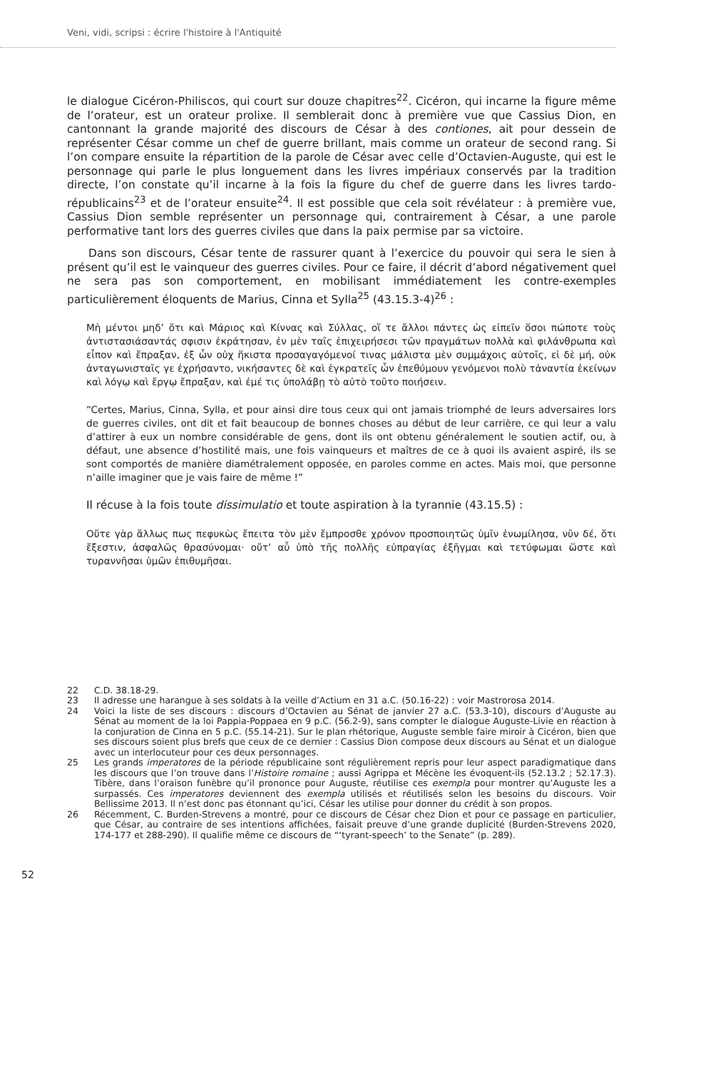Veni, vidi, scripsi : écrire l'histoire à l'Antiquité
le dialogue Cicéron-Philiscos, qui court sur douze chapitres<sup>22</sup>. Cicéron, qui incarne la figure même de l’orateur, est un orateur prolixe. Il semblerait donc à première vue que Cassius Dion, en cantonnant la grande majorité des discours de César à des contiones, ait pour dessein de représenter César comme un chef de guerre brillant, mais comme un orateur de second rang. Si l’on compare ensuite la répartition de la parole de César avec celle d’Octavien-Auguste, qui est le personnage qui parle le plus longuement dans les livres impériaux conservés par la tradition directe, l’on constate qu’il incarne à la fois la figure du chef de guerre dans les livres tardo-républicains<sup>23</sup> et de l’orateur ensuite<sup>24</sup>. Il est possible que cela soit révélateur : à première vue, Cassius Dion semble représenter un personnage qui, contrairement à César, a une parole performative tant lors des guerres civiles que dans la paix permise par sa victoire.
Dans son discours, César tente de rassurer quant à l’exercice du pouvoir qui sera le sien à présent qu’il est le vainqueur des guerres civiles. Pour ce faire, il décrit d’abord négativement quel ne sera pas son comportement, en mobilisant immédiatement les contre-exemples particulièrement éloquents de Marius, Cinna et Sylla<sup>25</sup> (43.15.3-4)<sup>26</sup> :
Μὴ μέντοι μηδ’ ὅτι καὶ Μάριος καὶ Κίννας καὶ Σύλλας, οἵ τε ἄλλοι πάντες ὡς εἰπεῖν ὅσοι πώποτε τοὺς ἀντιστασιάσαντάς σφισιν ἐκράτησαν, ἐν μὲν ταῖς ἐπιχειρήσεσι τῶν πραγμάτων πολλὰ καὶ φιλάνθρωπα καὶ εἶπον καὶ ἔπραξαν, ἐξ ὧν οὐχ ἥκιστα προσαγαγόμενοί τινας μάλιστα μὲν συμμάχοις αὐτοῖς, εἰ δὲ μή, οὐκ ἀνταγωνισταῖς γε ἐχρήσαντο, νικήσαντες δὲ καὶ ἐγκρατεῖς ὧν ἐπεθύμουν γενόμενοι πολὺ τἀναντία ἐκείνων καὶ λόγῳ καὶ ἔργῳ ἔπραξαν, καὶ ἐμέ τις ὑπολάβῃ τὸ αὐτὸ τοῦτο ποιήσειν.
“Certes, Marius, Cinna, Sylla, et pour ainsi dire tous ceux qui ont jamais triomphé de leurs adversaires lors de guerres civiles, ont dit et fait beaucoup de bonnes choses au début de leur carrière, ce qui leur a valu d’attirer à eux un nombre considérable de gens, dont ils ont obtenu généralement le soutien actif, ou, à défaut, une absence d’hostilité mais, une fois vainqueurs et maîtres de ce à quoi ils avaient aspiré, ils se sont comportés de manière diamétralement opposée, en paroles comme en actes. Mais moi, que personne n’aille imaginer que je vais faire de même !”
Il récuse à la fois toute dissimulatio et toute aspiration à la tyrannie (43.15.5) :
Οὔτε γὰρ ἄλλως πως πεφυκὼς ἔπειτα τὸν μὲν ἔμπροσθε χρόνον προσποιητῶς ὑμῖν ἐνωμίλησα, νῦν δέ, ὅτι ἔξεστιν, ἀσφαλῶς θρασύνομαι· οὔτ’ αὖ ὑπὸ τῆς πολλῆς εὐπραγίας ἐξῆγμαι καὶ τετύφωμαι ὥστε καὶ τυραννῆσαι ὑμῶν ἐπιθυμῆσαι.
22 C.D. 38.18-29.
23 Il adresse une harangue à ses soldats à la veille d’Actium en 31 a.C. (50.16-22) : voir Mastrorosa 2014.
24 Voici la liste de ses discours : discours d’Octavien au Sénat de janvier 27 a.C. (53.3-10), discours d’Auguste au Sénat au moment de la loi Pappia-Poppaea en 9 p.C. (56.2-9), sans compter le dialogue Auguste-Livie en réaction à la conjuration de Cinna en 5 p.C. (55.14-21). Sur le plan rhétorique, Auguste semble faire miroir à Cicéron, bien que ses discours soient plus brefs que ceux de ce dernier : Cassius Dion compose deux discours au Sénat et un dialogue avec un interlocuteur pour ces deux personnages.
25 Les grands imperatores de la période républicaine sont régulièrement repris pour leur aspect paradigmatique dans les discours que l’on trouve dans l’Histoire romaine ; aussi Agrippa et Mécène les évoquent-ils (52.13.2 ; 52.17.3). Tibère, dans l’oraison funèbre qu’il prononce pour Auguste, réutilise ces exempla pour montrer qu’Auguste les a surpassés. Ces imperatores deviennent des exempla utilisés et réutilisés selon les besoins du discours. Voir Bellissime 2013. Il n’est donc pas étonnant qu’ici, César les utilise pour donner du crédit à son propos.
26 Récemment, C. Burden-Strevens a montré, pour ce discours de César chez Dion et pour ce passage en particulier, que César, au contraire de ses intentions affichées, faisait preuve d’une grande duplicité (Burden-Strevens 2020, 174-177 et 288-290). Il qualifie même ce discours de “‘tyrant-speech’ to the Senate” (p. 289).
52